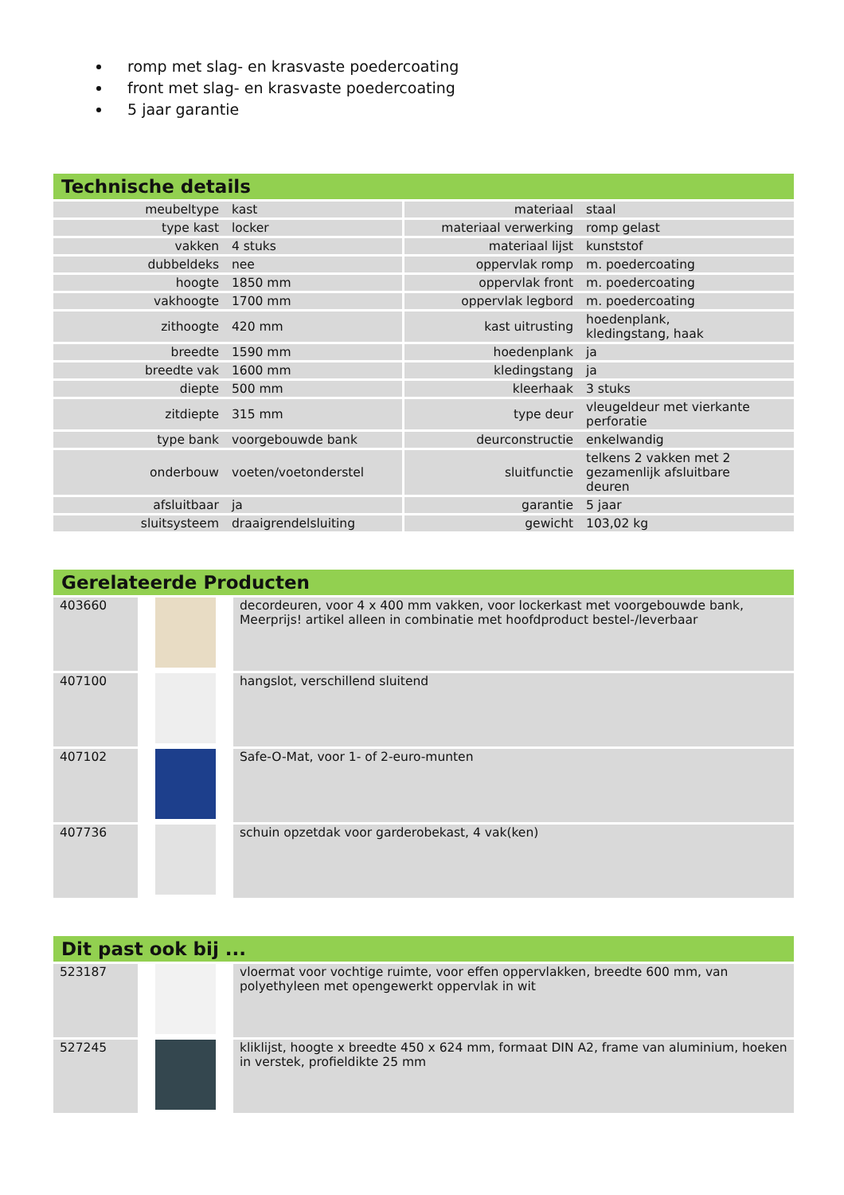romp met slag- en krasvaste poedercoating
front met slag- en krasvaste poedercoating
5 jaar garantie
Technische details
| meubeltype | kast | materiaal | staal |
| type kast | locker | materiaal verwerking | romp gelast |
| vakken | 4 stuks | materiaal lijst | kunststof |
| dubbeldeks | nee | oppervlak romp | m. poedercoating |
| hoogte | 1850 mm | oppervlak front | m. poedercoating |
| vakhoogte | 1700 mm | oppervlak legbord | m. poedercoating |
| zithoogte | 420 mm | kast uitrusting | hoedenplank, kledingstang, haak |
| breedte | 1590 mm | hoedenplank | ja |
| breedte vak | 1600 mm | kledingstang | ja |
| diepte | 500 mm | kleerhaak | 3 stuks |
| zitdiepte | 315 mm | type deur | vleugeldeur met vierkante perforatie |
| type bank | voorgebouwde bank | deurconstructie | enkelwandig |
| onderbouw | voeten/voetonderstel | sluitfunctie | telkens 2 vakken met 2 gezamenlijk afsluitbare deuren |
| afsluitbaar | ja | garantie | 5 jaar |
| sluitsysteem | draaigrendelsluiting | gewicht | 103,02 kg |
Gerelateerde Producten
| 403660 | | decordeuren, voor 4 x 400 mm vakken, voor lockerkast met voorgebouwde bank, Meerprijs! artikel alleen in combinatie met hoofdproduct bestel-/leverbaar |
| 407100 | | hangslot, verschillend sluitend |
| 407102 | | Safe-O-Mat, voor 1- of 2-euro-munten |
| 407736 | | schuin opzetdak voor garderobekast, 4 vak(ken) |
Dit past ook bij ...
| 523187 | | vloermat voor vochtige ruimte, voor effen oppervlakken, breedte 600 mm, van polyethyleen met opengewerkt oppervlak in wit |
| 527245 | | kliklijst, hoogte x breedte 450 x 624 mm, formaat DIN A2, frame van aluminium, hoeken in verstek, profieldikte 25 mm |